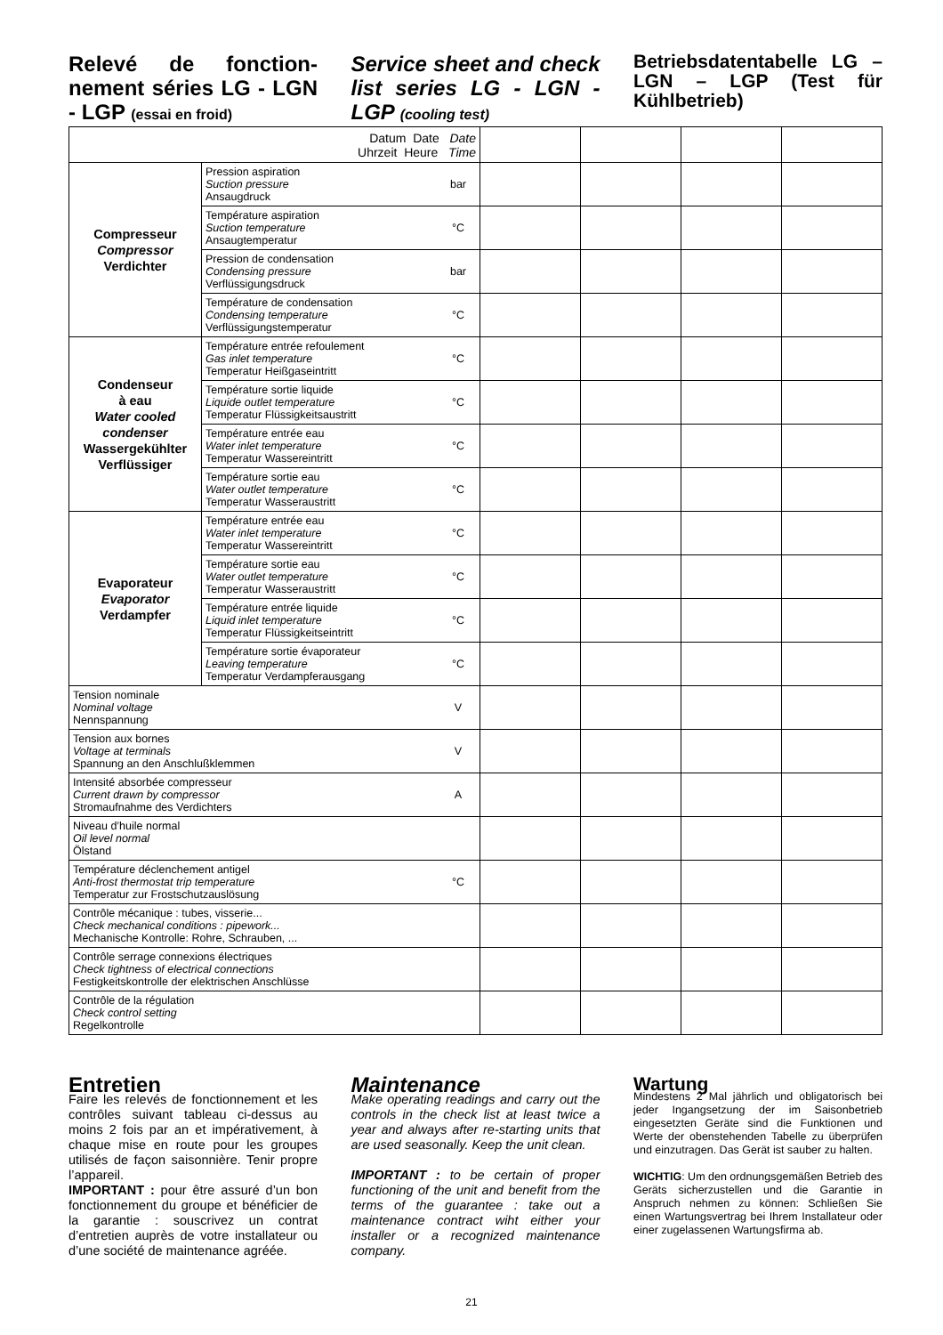Relevé de fonction-nement séries LG - LGN - LGP (essai en froid)
Service sheet and check list series LG - LGN - LGP (cooling test)
Betriebsdatentabelle LG – LGN – LGP (Test für Kühlbetrieb)
| Datum Date Date Uhrzeit Heure Time | | | | | | |
| Compresseur Compressor Verdichter | Pression aspiration Suction pressure Ansaugdruck | bar | | | | |
| | Température aspiration Suction temperature Ansaugtemperatur | °C | | | | |
| | Pression de condensation Condensing pressure Verflüssigungsdruck | bar | | | | |
| | Température de condensation Condensing temperature Verflüssigungstemperatur | °C | | | | |
| Condenseur à eau Water cooled condenser Wassergekühlter Verflüssiger | Température entrée refoulement Gas inlet temperature Temperatur Heißgaseintritt | °C | | | | |
| | Température sortie liquide Liquide outlet temperature Temperatur Flüssigkeitsaustritt | °C | | | | |
| | Température entrée eau Water inlet temperature Temperatur Wassereintritt | °C | | | | |
| | Température sortie eau Water outlet temperature Temperatur Wasseraustritt | °C | | | | |
| Evaporateur Evaporator Verdampfer | Température entrée eau Water inlet temperature Temperatur Wassereintritt | °C | | | | |
| | Température sortie eau Water outlet temperature Temperatur Wasseraustritt | °C | | | | |
| | Température entrée liquide Liquid inlet temperature Temperatur Flüssigkeitseintritt | °C | | | | |
| | Température sortie évaporateur Leaving temperature Temperatur Verdampferausgang | °C | | | | |
| Tension nominale Nominal voltage Nennspannung | | V | | | | |
| Tension aux bornes Voltage at terminals Spannung an den Anschlußklemmen | | V | | | | |
| Intensité absorbée compresseur Current drawn by compressor Stromaufnahme des Verdichters | | A | | | | |
| Niveau d’huile normal Oil level normal Ölstand | | | | | | |
| Température déclenchement antigel Anti-frost thermostat trip temperature Temperatur zur Frostschutzauslösung | | °C | | | | |
| Contrôle mécanique : tubes, visserie... Check mechanical conditions : pipework... Mechanische Kontrolle: Rohre, Schrauben, ... | | | | | | |
| Contrôle serrage connexions électriques Check tightness of electrical connections Festigkeitskontrolle der elektrischen Anschlüsse | | | | | | |
| Contrôle de la régulation Check control setting Regelkontrolle | | | | | | |
Entretien
Faire les relevés de fonctionnement et les contrôles suivant tableau ci-dessus au moins 2 fois par an et impérativement, à chaque mise en route pour les groupes utilisés de façon saisonnière. Tenir propre l’appareil.
IMPORTANT : pour être assuré d’un bon fonctionnement du groupe et bénéficier de la garantie : souscrivez un contrat d’entretien auprès de votre installateur ou d’une société de maintenance agréée.
Maintenance
Make operating readings and carry out the controls in the check list at least twice a year and always after re-starting units that are used seasonally. Keep the unit clean.
IMPORTANT : to be certain of proper functioning of the unit and benefit from the terms of the guarantee : take out a maintenance contract wiht either your installer or a recognized maintenance company.
Wartung
Mindestens 2 Mal jährlich und obligatorisch bei jeder Ingangsetzung der im Saisonbetrieb eingesetzten Geräte sind die Funktionen und Werte der obenstehenden Tabelle zu überprüfen und einzutragen. Das Gerät ist sauber zu halten.
WICHTIG: Um den ordnungsgemäßen Betrieb des Geräts sicherzustellen und die Garantie in Anspruch nehmen zu können: Schließen Sie einen Wartungsvertrag bei Ihrem Installateur oder einer zugelassenen Wartungsfirma ab.
21